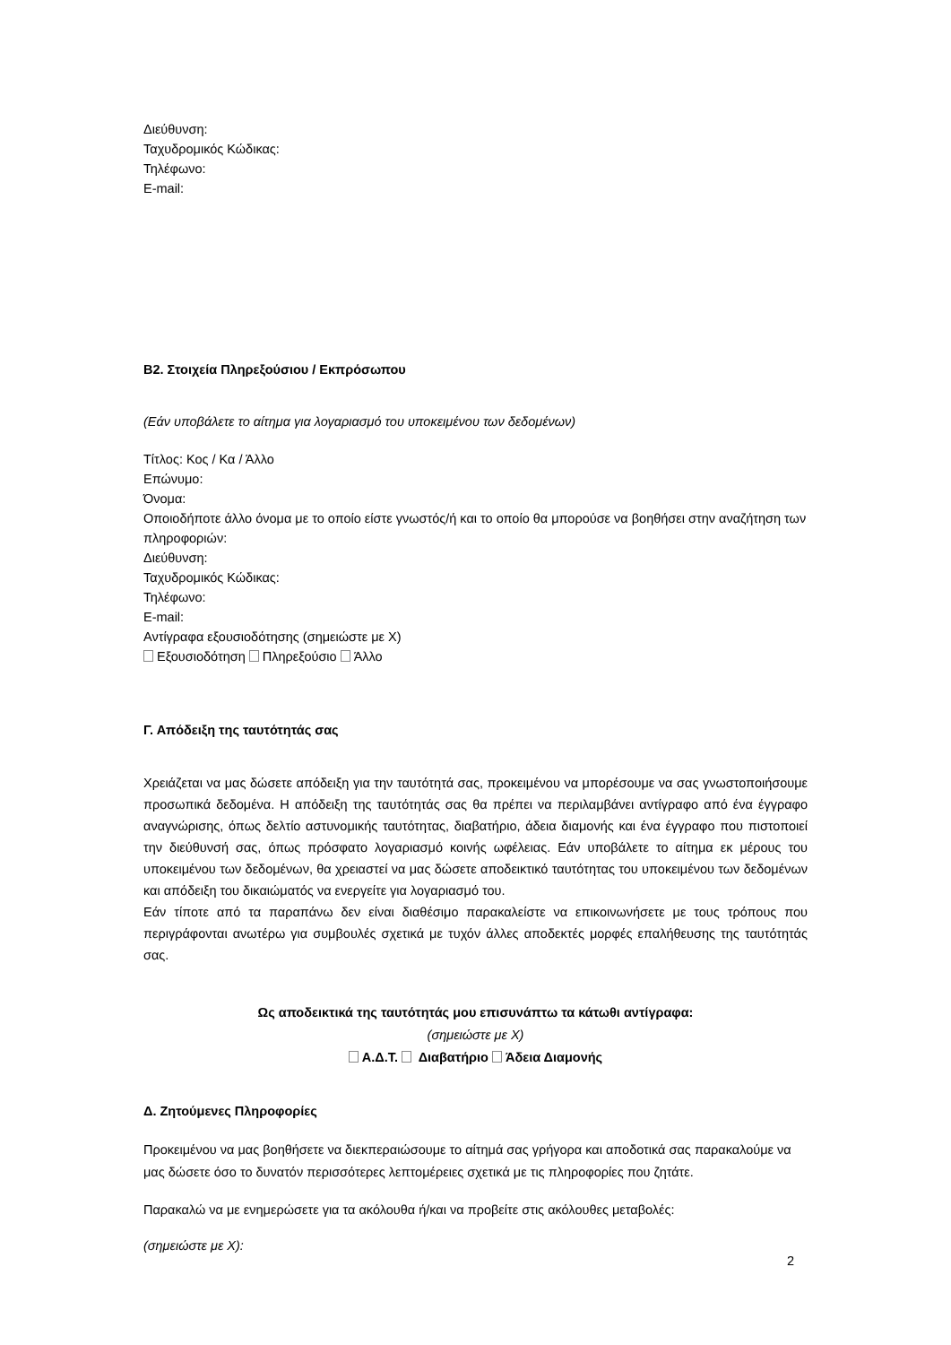Διεύθυνση:
Ταχυδρομικός Κώδικας:
Τηλέφωνο:
E-mail:
Β2. Στοιχεία Πληρεξούσιου / Εκπρόσωπου
(Εάν υποβάλετε το αίτημα για λογαριασμό του υποκειμένου των δεδομένων)
Τίτλος: Κος / Κα / Άλλο
Επώνυμο:
Όνομα:
Οποιοδήποτε άλλο όνομα με το οποίο είστε γνωστός/ή και το οποίο θα μπορούσε να βοηθήσει στην αναζήτηση των πληροφοριών:
Διεύθυνση:
Ταχυδρομικός Κώδικας:
Τηλέφωνο:
E-mail:
Αντίγραφα εξουσιοδότησης (σημειώστε με Χ)
Εξουσιοδότηση Πληρεξούσιο Άλλο
Γ. Απόδειξη της ταυτότητάς σας
Χρειάζεται να μας δώσετε απόδειξη για την ταυτότητά σας, προκειμένου να μπορέσουμε να σας γνωστοποιήσουμε προσωπικά δεδομένα. Η απόδειξη της ταυτότητάς σας θα πρέπει να περιλαμβάνει αντίγραφο από ένα έγγραφο αναγνώρισης, όπως δελτίο αστυνομικής ταυτότητας, διαβατήριο, άδεια διαμονής και ένα έγγραφο που πιστοποιεί την διεύθυνσή σας, όπως πρόσφατο λογαριασμό κοινής ωφέλειας. Εάν υποβάλετε το αίτημα εκ μέρους του υποκειμένου των δεδομένων, θα χρειαστεί να μας δώσετε αποδεικτικό ταυτότητας του υποκειμένου των δεδομένων και απόδειξη του δικαιώματός να ενεργείτε για λογαριασμό του.
Εάν τίποτε από τα παραπάνω δεν είναι διαθέσιμο παρακαλείστε να επικοινωνήσετε με τους τρόπους που περιγράφονται ανωτέρω για συμβουλές σχετικά με τυχόν άλλες αποδεκτές μορφές επαλήθευσης της ταυτότητάς σας.
Ως αποδεικτικά της ταυτότητάς μου επισυνάπτω τα κάτωθι αντίγραφα:
(σημειώστε με Χ)
Α.Δ.Τ. Διαβατήριο Άδεια Διαμονής
Δ. Ζητούμενες Πληροφορίες
Προκειμένου να μας βοηθήσετε να διεκπεραιώσουμε το αίτημά σας γρήγορα και αποδοτικά σας παρακαλούμε να μας δώσετε όσο το δυνατόν περισσότερες λεπτομέρειες σχετικά με τις πληροφορίες που ζητάτε.
Παρακαλώ να με ενημερώσετε για τα ακόλουθα ή/και να προβείτε στις ακόλουθες μεταβολές:
(σημειώστε με Χ):
2